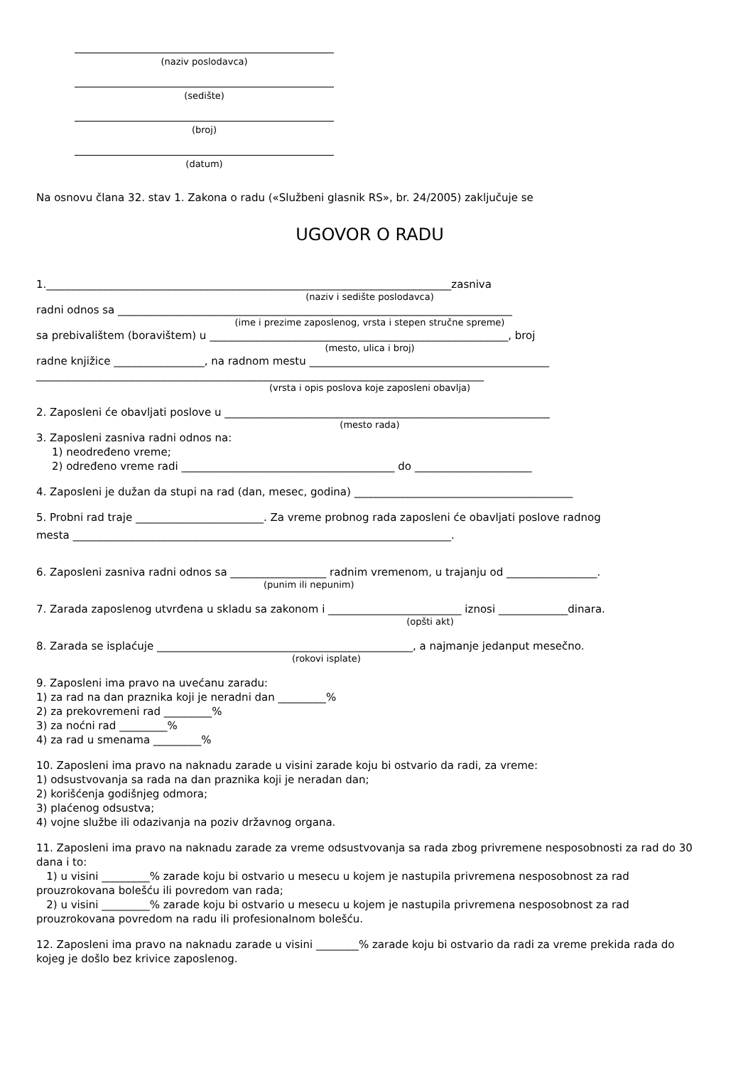(naziv poslodavca)
(sedište)
(broj)
(datum)
Na osnovu člana 32. stav 1. Zakona o radu («Službeni glasnik RS», br. 24/2005) zaključuje se
UGOVOR O RADU
1.____________________________________________________________________________zasniva
(naziv i sedište poslodavca)
radni odnos sa __________________________________________________________________________
(ime i prezime zaposlenog, vrsta i stepen stručne spreme)
sa prebivalištem (boravištem) u ________________________________________________________, broj
(mesto, ulica i broj)
radne knjižice _________________, na radnom mestu _____________________________________________
____________________________________________________________________________________
(vrsta i opis poslova koje zaposleni obavlja)
2. Zaposleni će obavljati poslove u _____________________________________________________________
(mesto rada)
3. Zaposleni zasniva radni odnos na:
1) neodređeno vreme;
2) određeno vreme radi ________________________________________ do ______________________
4. Zaposleni je dužan da stupi na rad (dan, mesec, godina) _________________________________________
5. Probni rad traje ________________________. Za vreme probnog rada zaposleni će obavljati poslove radnog
mesta _______________________________________________________________________.
6. Zaposleni zasniva radni odnos sa __________________ radnim vremenom, u trajanju od _________________.
(punim ili nepunim)
7. Zarada zaposlenog utvrđena u skladu sa zakonom i _________________________ iznosi _____________dinara.
(opšti akt)
8. Zarada se isplaćuje ________________________________________________, a najmanje jedanput mesečno.
(rokovi isplate)
9. Zaposleni ima pravo na uvećanu zaradu:
1) za rad na dan praznika koji je neradni dan _________%
2) za prekovremeni rad _________%
3) za noćni rad _________%
4) za rad u smenama _________%
10. Zaposleni ima pravo na naknadu zarade u visini zarade koju bi ostvario da radi, za vreme:
1) odsustvovanja sa rada na dan praznika koji je neradan dan;
2) korišćenja godišnjeg odmora;
3) plaćenog odsustva;
4) vojne službe ili odazivanja na poziv državnog organa.
11. Zaposleni ima pravo na naknadu zarade za vreme odsustvovanja sa rada zbog privremene nesposobnosti za rad do 30 dana i to:
1) u visini _________% zarade koju bi ostvario u mesecu u kojem je nastupila privremena nesposobnost za rad prouzrokovana bolešću ili povredom van rada;
2) u visini _________% zarade koju bi ostvario u mesecu u kojem je nastupila privremena nesposobnost za rad prouzrokovana povredom na radu ili profesionalnom bolešću.
12. Zaposleni ima pravo na naknadu zarade u visini ________% zarade koju bi ostvario da radi za vreme prekida rada do kojeg je došlo bez krivice zaposlenog.